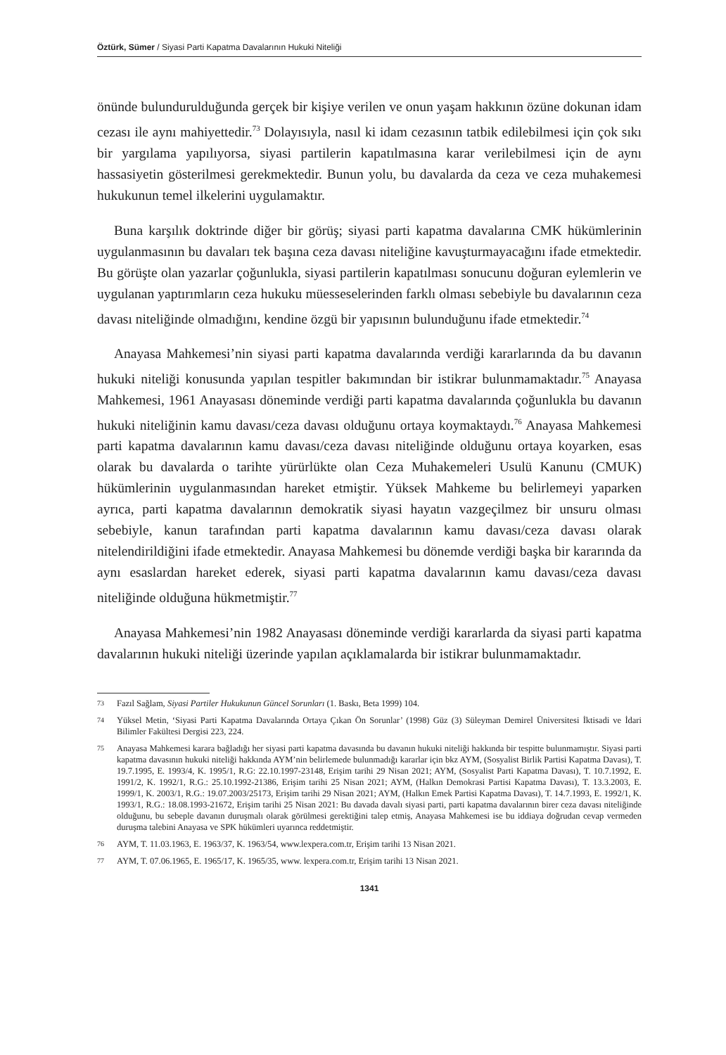Öztürk, Sümer / Siyasi Parti Kapatma Davalarının Hukuki Niteliği
önünde bulundurulduğunda gerçek bir kişiye verilen ve onun yaşam hakkının özüne dokunan idam cezası ile aynı mahiyettedir.<sup>73</sup> Dolayısıyla, nasıl ki idam cezasının tatbik edilebilmesi için çok sıkı bir yargılama yapılıyorsa, siyasi partilerin kapatılmasına karar verilebilmesi için de aynı hassasiyetin gösterilmesi gerekmektedir. Bunun yolu, bu davalarda da ceza ve ceza muhakemesi hukukunun temel ilkelerini uygulamaktır.
Buna karşılık doktrinde diğer bir görüş; siyasi parti kapatma davalarına CMK hükümlerinin uygulanmasının bu davaları tek başına ceza davası niteliğine kavuşturmayacağını ifade etmektedir. Bu görüşte olan yazarlar çoğunlukla, siyasi partilerin kapatılması sonucunu doğuran eylemlerin ve uygulanan yaptırımların ceza hukuku müesseselerinden farklı olması sebebiyle bu davalarının ceza davası niteliğinde olmadığını, kendine özgü bir yapısının bulunduğunu ifade etmektedir.<sup>74</sup>
Anayasa Mahkemesi’nin siyasi parti kapatma davalarında verdiği kararlarında da bu davanın hukuki niteliği konusunda yapılan tespitler bakımından bir istikrar bulunmamaktadır.<sup>75</sup> Anayasa Mahkemesi, 1961 Anayasası döneminde verdiği parti kapatma davalarında çoğunlukla bu davanın hukuki niteliğinin kamu davası/ceza davası olduğunu ortaya koymaktaydı.<sup>76</sup> Anayasa Mahkemesi parti kapatma davalarının kamu davası/ceza davası niteliğinde olduğunu ortaya koyarken, esas olarak bu davalarda o tarihte yürürlükte olan Ceza Muhakemeleri Usulü Kanunu (CMUK) hükümlerinin uygulanmasından hareket etmiştir. Yüksek Mahkeme bu belirlemeyi yaparken ayrıca, parti kapatma davalarının demokratik siyasi hayatın vazgeçilmez bir unsuru olması sebebiyle, kanun tarafından parti kapatma davalarının kamu davası/ceza davası olarak nitelendirildiğini ifade etmektedir. Anayasa Mahkemesi bu dönemde verdiği başka bir kararında da aynı esaslardan hareket ederek, siyasi parti kapatma davalarının kamu davası/ceza davası niteliğinde olduğuna hükmetmiştir.<sup>77</sup>
Anayasa Mahkemesi’nin 1982 Anayasası döneminde verdiği kararlarda da siyasi parti kapatma davalarının hukuki niteliği üzerinde yapılan açıklamalarda bir istikrar bulunmamaktadır.
73 Fazıl Sağlam, Siyasi Partiler Hukukunun Güncel Sorunları (1. Baskı, Beta 1999) 104.
74 Yüksel Metin, ‘Siyasi Parti Kapatma Davalarında Ortaya Çıkan Ön Sorunlar’ (1998) Güz (3) Süleyman Demirel Üniversitesi İktisadi ve İdari Bilimler Fakültesi Dergisi 223, 224.
75 Anayasa Mahkemesi karara bağladığı her siyasi parti kapatma davasında bu davanın hukuki niteliği hakkında bir tespitte bulunmamıştır. Siyasi parti kapatma davasının hukuki niteliği hakkında AYM’nin belirlemede bulunmadığı kararlar için bkz AYM, (Sosyalist Birlik Partisi Kapatma Davası), T. 19.7.1995, E. 1993/4, K. 1995/1, R.G: 22.10.1997-23148, Erişim tarihi 29 Nisan 2021; AYM, (Sosyalist Parti Kapatma Davası), T. 10.7.1992, E. 1991/2, K. 1992/1, R.G.: 25.10.1992-21386, Erişim tarihi 25 Nisan 2021; AYM, (Halkın Demokrasi Partisi Kapatma Davası), T. 13.3.2003, E. 1999/1, K. 2003/1, R.G.: 19.07.2003/25173, Erişim tarihi 29 Nisan 2021; AYM, (Halkın Emek Partisi Kapatma Davası), T. 14.7.1993, E. 1992/1, K. 1993/1, R.G.: 18.08.1993-21672, Erişim tarihi 25 Nisan 2021: Bu davada davalı siyasi parti, parti kapatma davalarının birer ceza davası niteliğinde olduğunu, bu sebeple davanın duruşmalı olarak görülmesi gerektiğini talep etmiş, Anayasa Mahkemesi ise bu iddiaya doğrudan cevap vermeden duruşma talebini Anayasa ve SPK hükümleri uyarınca reddetmiştir.
76 AYM, T. 11.03.1963, E. 1963/37, K. 1963/54, www.lexpera.com.tr, Erişim tarihi 13 Nisan 2021.
77 AYM, T. 07.06.1965, E. 1965/17, K. 1965/35, www. lexpera.com.tr, Erişim tarihi 13 Nisan 2021.
1341